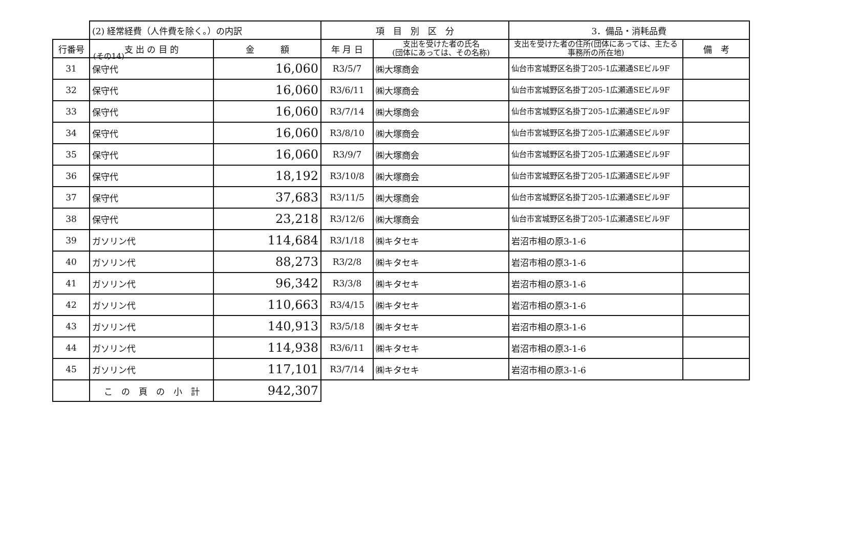(その14)
| | (2) 経常経費（人件費を除く。）の内訳 | | 項 目 別 区 分 | | 3．備品・消耗品費 | |
| --- | --- | --- | --- | --- | --- | --- |
| 行番号 | 支 出 の 目 的 | 金 額 | 年 月 日 | 支出を受けた者の氏名 (団体にあっては、その名称) | 支出を受けた者の住所(団体にあっては、主たる事務所の所在地) | 備 考 |
| 31 | 保守代 | 16,060 | R3/5/7 | ㈱大塚商会 | 仙台市宮城野区名掛丁205-1広瀬通SEビル9F | |
| 32 | 保守代 | 16,060 | R3/6/11 | ㈱大塚商会 | 仙台市宮城野区名掛丁205-1広瀬通SEビル9F | |
| 33 | 保守代 | 16,060 | R3/7/14 | ㈱大塚商会 | 仙台市宮城野区名掛丁205-1広瀬通SEビル9F | |
| 34 | 保守代 | 16,060 | R3/8/10 | ㈱大塚商会 | 仙台市宮城野区名掛丁205-1広瀬通SEビル9F | |
| 35 | 保守代 | 16,060 | R3/9/7 | ㈱大塚商会 | 仙台市宮城野区名掛丁205-1広瀬通SEビル9F | |
| 36 | 保守代 | 18,192 | R3/10/8 | ㈱大塚商会 | 仙台市宮城野区名掛丁205-1広瀬通SEビル9F | |
| 37 | 保守代 | 37,683 | R3/11/5 | ㈱大塚商会 | 仙台市宮城野区名掛丁205-1広瀬通SEビル9F | |
| 38 | 保守代 | 23,218 | R3/12/6 | ㈱大塚商会 | 仙台市宮城野区名掛丁205-1広瀬通SEビル9F | |
| 39 | ガソリン代 | 114,684 | R3/1/18 | ㈱キタセキ | 岩沼市相の原3-1-6 | |
| 40 | ガソリン代 | 88,273 | R3/2/8 | ㈱キタセキ | 岩沼市相の原3-1-6 | |
| 41 | ガソリン代 | 96,342 | R3/3/8 | ㈱キタセキ | 岩沼市相の原3-1-6 | |
| 42 | ガソリン代 | 110,663 | R3/4/15 | ㈱キタセキ | 岩沼市相の原3-1-6 | |
| 43 | ガソリン代 | 140,913 | R3/5/18 | ㈱キタセキ | 岩沼市相の原3-1-6 | |
| 44 | ガソリン代 | 114,938 | R3/6/11 | ㈱キタセキ | 岩沼市相の原3-1-6 | |
| 45 | ガソリン代 | 117,101 | R3/7/14 | ㈱キタセキ | 岩沼市相の原3-1-6 | |
| | こ の 頁 の 小 計 | 942,307 | | | | |